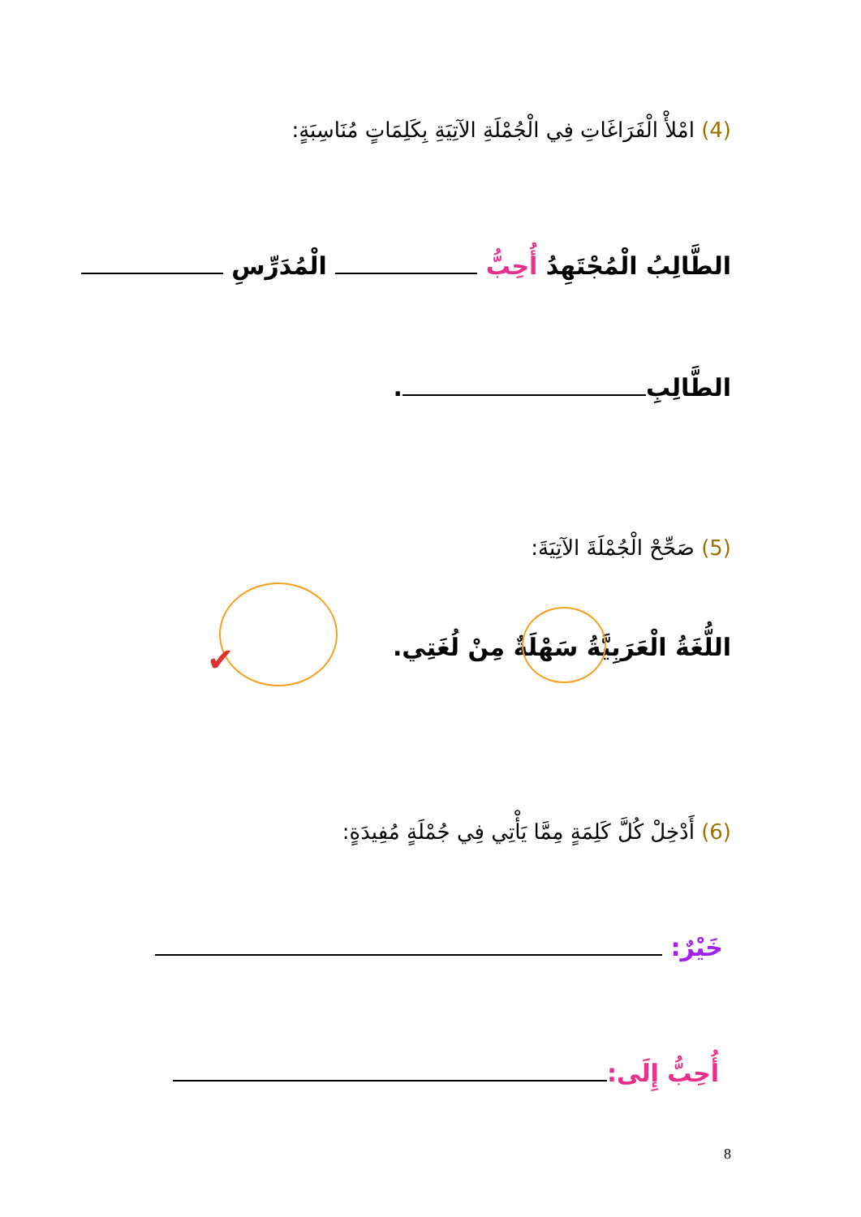(4) امْلأْ الْفَرَاغَاتِ فِي الْجُمْلَةِ الآتِيَةِ بِكَلِمَاتٍ مُنَاسِبَةٍ:
الطَّالِبُ الْمُجْتَهِدُ أُحِبُّ الْمُدَرِّسِ
الطَّالِبِ .
(5) صَحِّحْ الْجُمْلَةَ الآتِيَةَ:
اللُّغَةُ الْعَرَبِيَّةُ سَهْلَةٌ مِنْ لُغَتِي.
✔
(6) أَدْخِلْ كُلَّ كَلِمَةٍ مِمَّا يَأْتِي فِي جُمْلَةٍ مُفِيدَةٍ:
خَيْرٌ:
أُحِبُّ إِلَى:
8